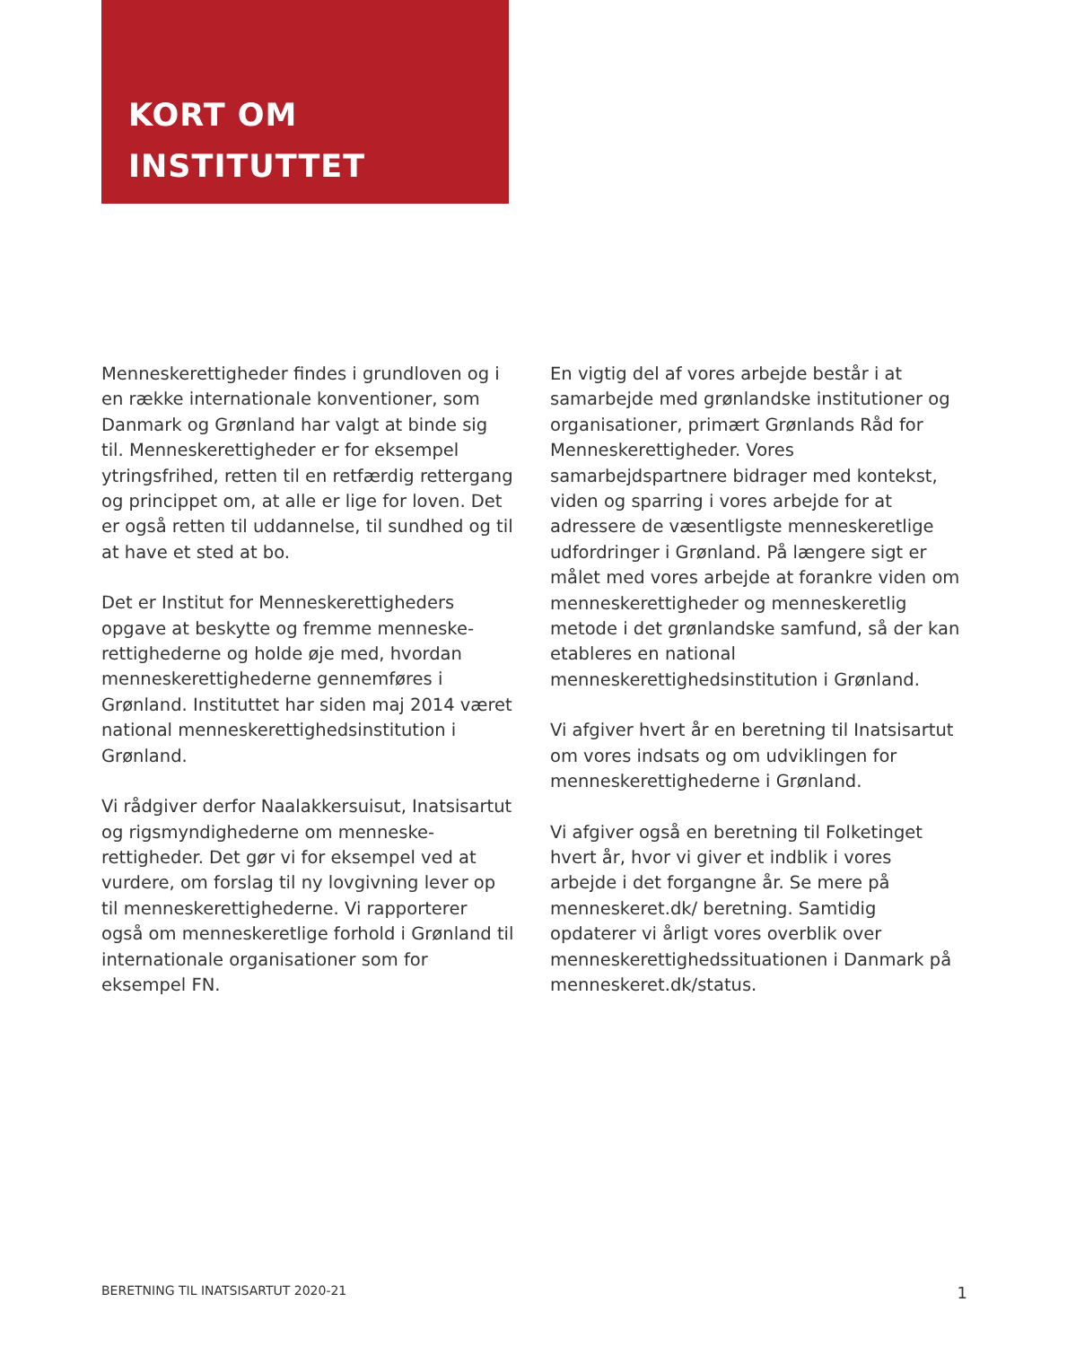KORT OM
INSTITUTTET
Menneskerettigheder findes i grundloven og i en række internationale konventioner, som Danmark og Grønland har valgt at binde sig til. Menneskerettigheder er for eksempel ytringsfrihed, retten til en retfærdig rettergang og princippet om, at alle er lige for loven. Det er også retten til uddannelse, til sundhed og til at have et sted at bo.
Det er Institut for Menneskerettigheders opgave at beskytte og fremme menneske-rettighederne og holde øje med, hvordan menneskerettighederne gennemføres i Grønland. Instituttet har siden maj 2014 været national menneskerettighedsinstitution i Grønland.
Vi rådgiver derfor Naalakkersuisut, Inatsisartut og rigsmyndighederne om menneske-rettigheder. Det gør vi for eksempel ved at vurdere, om forslag til ny lovgivning lever op til menneskerettighederne. Vi rapporterer også om menneskeretlige forhold i Grønland til internationale organisationer som for eksempel FN.
En vigtig del af vores arbejde består i at samarbejde med grønlandske institutioner og organisationer, primært Grønlands Råd for Menneskerettigheder. Vores samarbejdspartnere bidrager med kontekst, viden og sparring i vores arbejde for at adressere de væsentligste menneskeretlige udfordringer i Grønland. På længere sigt er målet med vores arbejde at forankre viden om menneskerettigheder og menneskeretlig metode i det grønlandske samfund, så der kan etableres en national menneskerettighedsinstitution i Grønland.
Vi afgiver hvert år en beretning til Inatsisartut om vores indsats og om udviklingen for menneskerettighederne i Grønland.
Vi afgiver også en beretning til Folketinget hvert år, hvor vi giver et indblik i vores arbejde i det forgangne år. Se mere på menneskeret.dk/ beretning. Samtidig opdaterer vi årligt vores overblik over menneskerettighedssituationen i Danmark på menneskeret.dk/status.
BERETNING TIL INATSISARTUT 2020-21 1